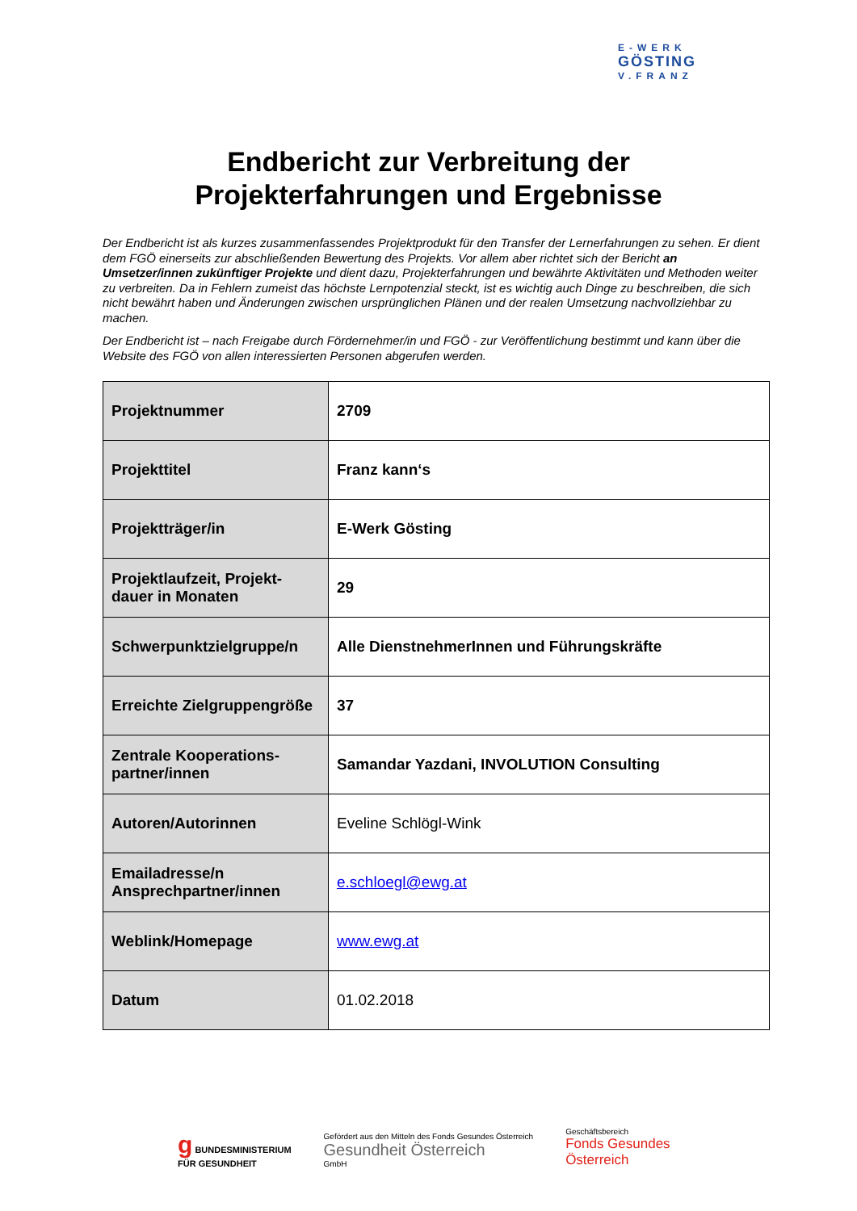E-WERK
GÖSTING
V.FRANZ
Endbericht zur Verbreitung der
Projekterfahrungen und Ergebnisse
Der Endbericht ist als kurzes zusammenfassendes Projektprodukt für den Transfer der Lernerfahrungen zu sehen. Er dient dem FGÖ einerseits zur abschließenden Bewertung des Projekts. Vor allem aber richtet sich der Bericht an Umsetzer/innen zukünftiger Projekte und dient dazu, Projekterfahrungen und bewährte Aktivitäten und Methoden weiter zu verbreiten. Da in Fehlern zumeist das höchste Lernpotenzial steckt, ist es wichtig auch Dinge zu beschreiben, die sich nicht bewährt haben und Änderungen zwischen ursprünglichen Plänen und der realen Umsetzung nachvollziehbar zu machen.
Der Endbericht ist – nach Freigabe durch Fördernehmer/in und FGÖ - zur Veröffentlichung bestimmt und kann über die Website des FGÖ von allen interessierten Personen abgerufen werden.
| Projektnummer | 2709 |
| Projekttitel | Franz kann‘s |
| Projektträger/in | E-Werk Gösting |
| Projektlaufzeit, Projekt-dauer in Monaten | 29 |
| Schwerpunktzielgruppe/n | Alle DienstnehmerInnen und Führungskräfte |
| Erreichte Zielgruppengröße | 37 |
| Zentrale Kooperations-partner/innen | Samandar Yazdani, INVOLUTION Consulting |
| Autoren/Autorinnen | Eveline Schlögl-Wink |
| Emailadresse/n Ansprechpartner/innen | e.schloegl@ewg.at |
| Weblink/Homepage | www.ewg.at |
| Datum | 01.02.2018 |
g BUNDESMINISTERIUM
FÜR GESUNDHEIT
Gefördert aus den Mitteln des Fonds Gesundes Österreich
Gesundheit Österreich
GmbH
Geschäftsbereich
Fonds Gesundes
Österreich